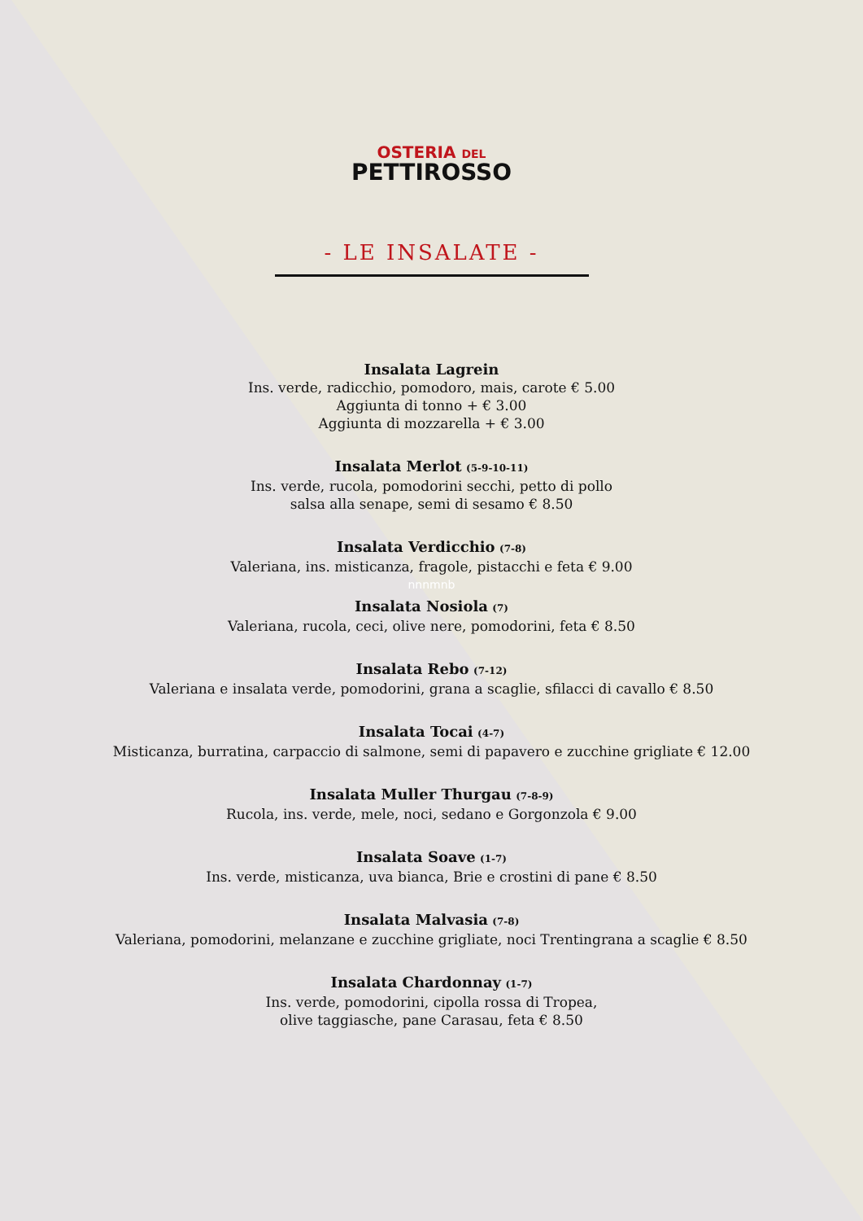OSTERIA DEL
PETTIROSSO
- LE INSALATE -
Insalata Lagrein
Ins. verde, radicchio, pomodoro, mais, carote € 5.00
Aggiunta di tonno + € 3.00
Aggiunta di mozzarella + € 3.00
Insalata Merlot (5-9-10-11)
Ins. verde, rucola, pomodorini secchi, petto di pollo
salsa alla senape, semi di sesamo € 8.50
Insalata Verdicchio (7-8)
Valeriana, ins. misticanza, fragole, pistacchi e feta € 9.00
nnnmnb
Insalata Nosiola (7)
Valeriana, rucola, ceci, olive nere, pomodorini, feta € 8.50
Insalata Rebo (7-12)
Valeriana e insalata verde, pomodorini, grana a scaglie, sfilacci di cavallo € 8.50
Insalata Tocai (4-7)
Misticanza, burratina, carpaccio di salmone, semi di papavero e zucchine grigliate € 12.00
Insalata Muller Thurgau (7-8-9)
Rucola, ins. verde, mele, noci, sedano e Gorgonzola € 9.00
Insalata Soave (1-7)
Ins. verde, misticanza, uva bianca, Brie e crostini di pane € 8.50
Insalata Malvasia (7-8)
Valeriana, pomodorini, melanzane e zucchine grigliate, noci Trentingrana a scaglie € 8.50
Insalata Chardonnay (1-7)
Ins. verde, pomodorini, cipolla rossa di Tropea,
olive taggiasche, pane Carasau, feta € 8.50